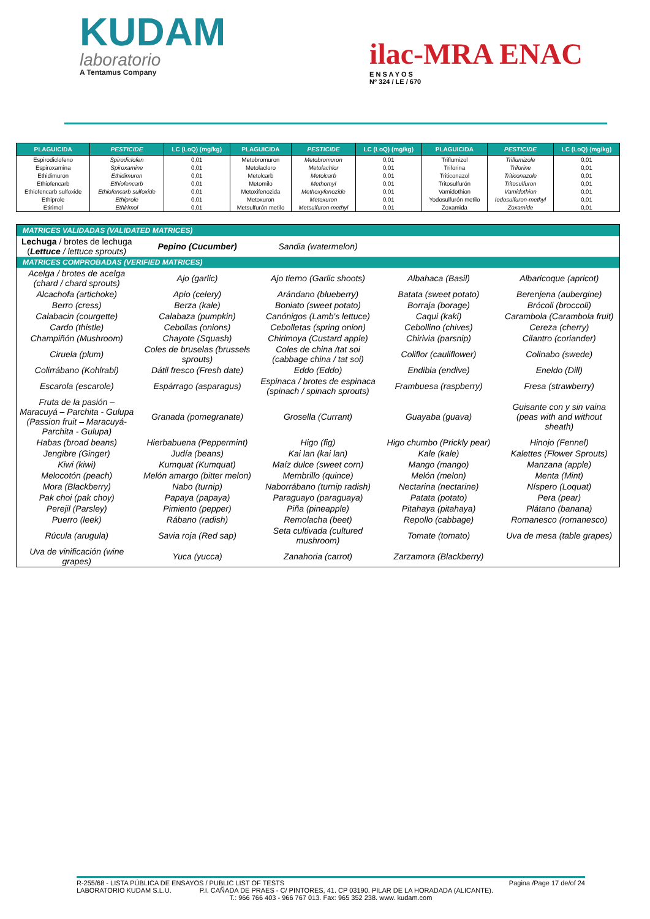KUDAM
laboratorio
A Tentamus Company
ilac-MRA ENAC
E N S A Y O S
Nº 324 / LE / 670
| PLAGUICIDA | PESTICIDE | LC (LoQ) (mg/kg) | PLAGUICIDA | PESTICIDE | LC (LoQ) (mg/kg) | PLAGUICIDA | PESTICIDE | LC (LoQ) (mg/kg) |
| --- | --- | --- | --- | --- | --- | --- | --- | --- |
| Espirodiclofeno | Spirodiclofen | 0,01 | Metobromuron | Metobromuron | 0,01 | Triflumizol | Triflumizole | 0,01 |
| Espiroxamina | Spiroxamine | 0,01 | Metolacloro | Metolachlor | 0,01 | Triforina | Triforine | 0,01 |
| Ethidimuron | Ethidimuron | 0,01 | Metolcarb | Metolcarb | 0,01 | Triticonazol | Triticonazole | 0,01 |
| Ethiofencarb | Ethiofencarb | 0,01 | Metomilo | Methomyl | 0,01 | Tritosulfurón | Tritosulfuron | 0,01 |
| Ethiofencarb sulfoxide | Ethiofencarb sulfoxide | 0,01 | Metoxifenozida | Methoxyfenozide | 0,01 | Vamidothion | Vamidothion | 0,01 |
| Ethiprole | Ethiprole | 0,01 | Metoxuron | Metoxuron | 0,01 | Yodosulfurón metilo | Iodosulfuron-methyl | 0,01 |
| Etirimol | Ethirimol | 0,01 | Metsulfurón metilo | Metsulfuron-methyl | 0,01 | Zoxamida | Zoxamide | 0,01 |
| MATRICES VALIDADAS (VALIDATED MATRICES) | | | | |
| Lechuga / brotes de lechuga ( Lettuce / lettuce sprouts) | Pepino (Cucumber) | Sandia (watermelon) | | |
| MATRICES COMPROBADAS (VERIFIED MATRICES) | | | | |
| Acelga / brotes de acelga (chard / chard sprouts) | Ajo (garlic) | Ajo tierno (Garlic shoots) | Albahaca (Basil) | Albaricoque (apricot) |
| Alcachofa (artichoke) | Apio (celery) | Arándano (blueberry) | Batata (sweet potato) | Berenjena (aubergine) |
| Berro (cress) | Berza (kale) | Boniato (sweet potato) | Borraja (borage) | Brócoli (broccoli) |
| Calabacin (courgette) | Calabaza (pumpkin) | Canónigos (Lamb's lettuce) | Caqui (kaki) | Carambola (Carambola fruit) |
| Cardo (thistle) | Cebollas (onions) | Cebolletas (spring onion) | Cebollino (chives) | Cereza (cherry) |
| Champiñón (Mushroom) | Chayote (Squash) | Chirimoya (Custard apple) | Chirivia (parsnip) | Cilantro (coriander) |
| Ciruela (plum) | Coles de bruselas (brussels sprouts) | Coles de china /tat soi (cabbage china / tat soi) | Coliflor (cauliflower) | Colinabo (swede) |
| Colirrábano (Kohlrabi) | Dátil fresco (Fresh date) | Eddo (Eddo) | Endibia (endive) | Eneldo (Dill) |
| Escarola (escarole) | Espárrago (asparagus) | Espinaca / brotes de espinaca (spinach / spinach sprouts) | Frambuesa (raspberry) | Fresa (strawberry) |
| Fruta de la pasión – Maracuyá – Parchita - Gulupa (Passion fruit – Maracuyá- Parchita - Gulupa) | Granada (pomegranate) | Grosella (Currant) | Guayaba (guava) | Guisante con y sin vaina (peas with and without sheath) |
| Habas (broad beans) | Hierbabuena (Peppermint) | Higo (fig) | Higo chumbo (Prickly pear) | Hinojo (Fennel) |
| Jengibre (Ginger) | Judía (beans) | Kai lan (kai lan) | Kale (kale) | Kalettes (Flower Sprouts) |
| Kiwi (kiwi) | Kumquat (Kumquat) | Maíz dulce (sweet corn) | Mango (mango) | Manzana (apple) |
| Melocotón (peach) | Melón amargo (bitter melon) | Membrillo (quince) | Melón (melon) | Menta (Mint) |
| Mora (Blackberry) | Nabo (turnip) | Naborrábano (turnip radish) | Nectarina (nectarine) | Níspero (Loquat) |
| Pak choi (pak choy) | Papaya (papaya) | Paraguayo (paraguaya) | Patata (potato) | Pera (pear) |
| Perejil (Parsley) | Pimiento (pepper) | Piña (pineapple) | Pitahaya (pitahaya) | Plátano (banana) |
| Puerro (leek) | Rábano (radish) | Remolacha (beet) | Repollo (cabbage) | Romanesco (romanesco) |
| Rúcula (arugula) | Savia roja (Red sap) | Seta cultivada (cultured mushroom) | Tomate (tomato) | Uva de mesa (table grapes) |
| Uva de vinificación (wine grapes) | Yuca (yucca) | Zanahoria (carrot) | Zarzamora (Blackberry) | |
R-255/68 - LISTA PÚBLICA DE ENSAYOS / PUBLIC LIST OF TESTS Pagina /Page 17 de/of 24
LABORATORIO KUDAM S.L.U. P.I. CAÑADA DE PRAES - C/ PINTORES, 41. CP 03190. PILAR DE LA HORADADA (ALICANTE).
T.: 966 766 403 - 966 767 013. Fax: 965 352 238. www. kudam.com